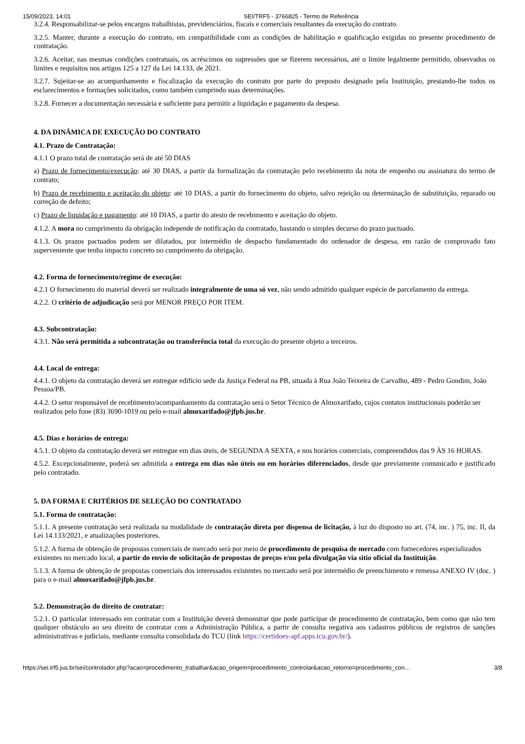15/09/2023, 14:01 SEI/TRF5 - 3766825 - Termo de Referência
3.2.4. Responsabilizar-se pelos encargos trabalhistas, previdenciários, fiscais e comerciais resultantes da execução do contrato.
3.2.5. Manter, durante a execução do contrato, em compatibilidade com as condições de habilitação e qualificação exigidas no presente procedimento de contratação.
3.2.6. Aceitar, nas mesmas condições contratuais, os acréscimos ou supressões que se fizerem necessários, até o limite legalmente permitido, observados os limites e requisitos nos artigos 125 a 127 da Lei 14.133, de 2021.
3.2.7. Sujeitar-se ao acompanhamento e fiscalização da execução do contrato por parte do preposto designado pela Instituição, prestando-lhe todos os esclarecimentos e formações solicitados, como também cumprindo suas determinações.
3.2.8. Fornecer a documentação necessária e suficiente para permitir a liquidação e pagamento da despesa.
4. DA DINÂMICA DE EXECUÇÃO DO CONTRATO
4.1. Prazo de Contratação:
4.1.1 O prazo total de contratação será de até 50 DIAS
a) Prazo de fornecimento/execução: até 30 DIAS, a partir da formalização da contratação pelo recebimento da nota de empenho ou assinatura do termo de contrato;
b) Prazo de recebimento e aceitação do objeto: até 10 DIAS, a partir do fornecimento do objeto, salvo rejeição ou determinação de substituição, reparado ou correção de defeito;
c) Prazo de liquidação e pagamento: até 10 DIAS, a partir do atesto de recebimento e aceitação do objeto.
4.1.2. A mora no cumprimento da obrigação independe de notificação da contratado, bastando o simples decurso do prazo pactuado.
4.1.3. Os prazos pactuados podem ser dilatados, por intermédio de despacho fundamentado do ordenador de despesa, em razão de comprovado fato superveniente que tenha impacto concreto no cumprimento da obrigação.
4.2. Forma de fornecimento/regime de execução:
4.2.1 O fornecimento do material deverá ser realizado integralmente de uma só vez, não sendo admitido qualquer espécie de parcelamento da entrega.
4.2.2. O critério de adjudicação será por MENOR PREÇO POR ITEM.
4.3. Subcontratação:
4.3.1. Não será permitida a subcontratação ou transferência total da execução do presente objeto a terceiros.
4.4. Local de entrega:
4.4.1. O objeto da contratação deverá ser entregue edifício sede da Justiça Federal na PB, situada à Rua João Teixeira de Carvalho, 489 - Pedro Gondim, João Pessoa/PB.
4.4.2. O setor responsável de recebimento/acompanhamento da contratação será o Setor Técnico de Almoxarifado, cujos contatos institucionais poderão ser realizados pelo fone (83) 3690-1019 ou pelo e-mail almoxarifado@jfpb.jus.br.
4.5. Dias e horários de entrega:
4.5.1. O objeto da contratação deverá ser entregue em dias úteis, de SEGUNDA A SEXTA, e nos horários comerciais, compreendidos das 9 ÀS 16 HORAS.
4.5.2. Excepcionalmente, poderá ser admitida a entrega em dias não úteis ou em horários diferenciados, desde que previamente comunicado e justificado pelo contratado.
5. DA FORMA E CRITÉRIOS DE SELEÇÃO DO CONTRATADO
5.1. Forma de contratação:
5.1.1. A presente contratação será realizada na modalidade de contratação direta por dispensa de licitação, à luz do disposto no art. (74, inc. ) 75, inc. II, da Lei 14.133/2021, e atualizações posteriores.
5.1.2. A forma de obtenção de propostas comerciais de mercado será por meio de procedimento de pesquisa de mercado com fornecedores especializados existentes no mercado local, a partir do envio de solicitação de propostas de preços e/ou pela divulgação via sitio oficial da Instituição.
5.1.3. A forma de obtenção de propostas comerciais dos interessados existentes no mercado será por intermédio de preenchimento e remessa ANEXO IV (doc. ) para o e-mail almoxarifado@jfpb.jus.br.
5.2. Demonstração do direito de contratar:
5.2.1. O particular interessado em contratar com a Instituição deverá demonstrar que pode participar de procedimento de contratação, bem como que não tem qualquer obstáculo ao seu direito de contratar com a Administração Pública, a partir de consulta negativa aos cadastros públicos de registros de sanções administrativas e judiciais, mediante consulta consolidada do TCU (link https://certidoes-apf.apps.tcu.gov.br/).
https://sei.trf5.jus.br/sei/controlador.php?acao=procedimento_trabalhar&acao_origem=procedimento_controlar&acao_retorno=procedimento_con… 3/8